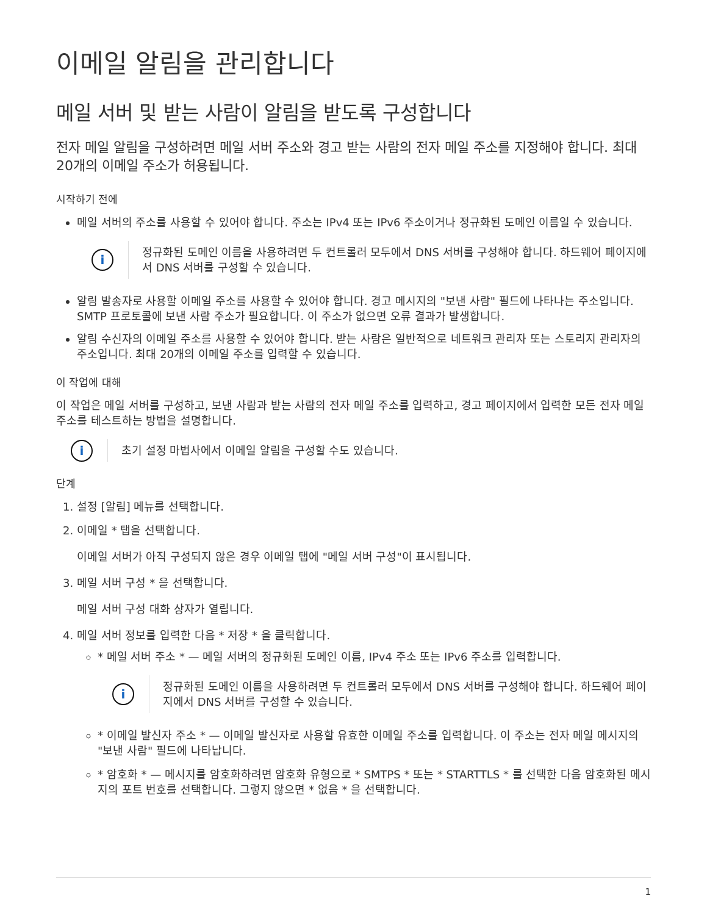이메일 알림을 관리합니다
메일 서버 및 받는 사람이 알림을 받도록 구성합니다
전자 메일 알림을 구성하려면 메일 서버 주소와 경고 받는 사람의 전자 메일 주소를 지정해야 합니다. 최대 20개의 이메일 주소가 허용됩니다.
시작하기 전에
메일 서버의 주소를 사용할 수 있어야 합니다. 주소는 IPv4 또는 IPv6 주소이거나 정규화된 도메인 이름일 수 있습니다.
i
정규화된 도메인 이름을 사용하려면 두 컨트롤러 모두에서 DNS 서버를 구성해야 합니다. 하드웨어 페이지에서 DNS 서버를 구성할 수 있습니다.
알림 발송자로 사용할 이메일 주소를 사용할 수 있어야 합니다. 경고 메시지의 "보낸 사람" 필드에 나타나는 주소입니다. SMTP 프로토콜에 보낸 사람 주소가 필요합니다. 이 주소가 없으면 오류 결과가 발생합니다.
알림 수신자의 이메일 주소를 사용할 수 있어야 합니다. 받는 사람은 일반적으로 네트워크 관리자 또는 스토리지 관리자의 주소입니다. 최대 20개의 이메일 주소를 입력할 수 있습니다.
이 작업에 대해
이 작업은 메일 서버를 구성하고, 보낸 사람과 받는 사람의 전자 메일 주소를 입력하고, 경고 페이지에서 입력한 모든 전자 메일 주소를 테스트하는 방법을 설명합니다.
i
초기 설정 마법사에서 이메일 알림을 구성할 수도 있습니다.
단계
1. 설정 [알림] 메뉴를 선택합니다.
2. 이메일 * 탭을 선택합니다.
이메일 서버가 아직 구성되지 않은 경우 이메일 탭에 "메일 서버 구성"이 표시됩니다.
3. 메일 서버 구성 * 을 선택합니다.
메일 서버 구성 대화 상자가 열립니다.
4. 메일 서버 정보를 입력한 다음 * 저장 * 을 클릭합니다.
* 메일 서버 주소 * — 메일 서버의 정규화된 도메인 이름, IPv4 주소 또는 IPv6 주소를 입력합니다.
i
정규화된 도메인 이름을 사용하려면 두 컨트롤러 모두에서 DNS 서버를 구성해야 합니다. 하드웨어 페이지에서 DNS 서버를 구성할 수 있습니다.
* 이메일 발신자 주소 * — 이메일 발신자로 사용할 유효한 이메일 주소를 입력합니다. 이 주소는 전자 메일 메시지의 "보낸 사람" 필드에 나타납니다.
* 암호화 * — 메시지를 암호화하려면 암호화 유형으로 * SMTPS * 또는 * STARTTLS * 를 선택한 다음 암호화된 메시지의 포트 번호를 선택합니다. 그렇지 않으면 * 없음 * 을 선택합니다.
1